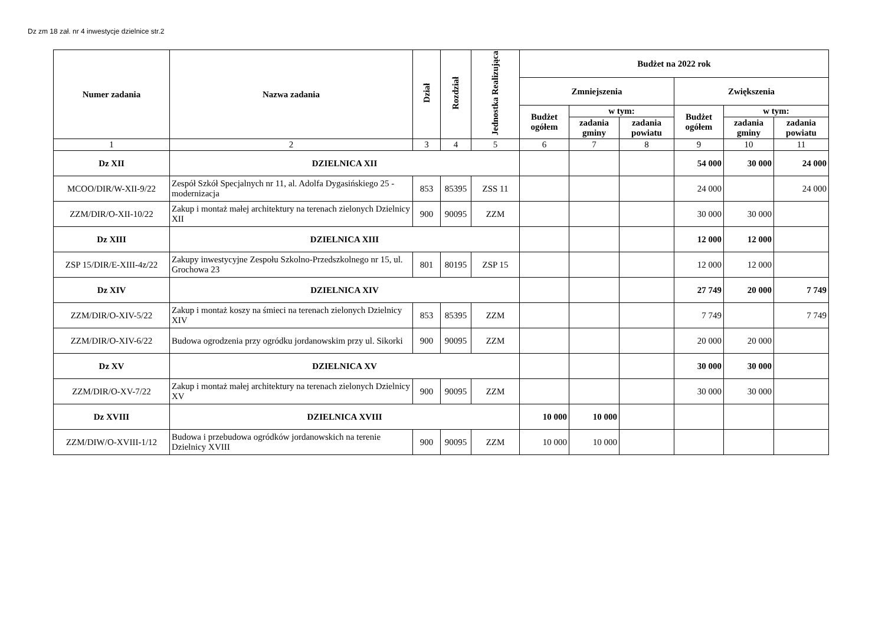Dz zm 18 zał. nr 4 inwestycje dzielnice str.2
| Numer zadania | Nazwa zadania | Dział | Rozdział | Jednostka Realizująca | Budżet na 2022 rok | | | | | |
| --- | --- | --- | --- | --- | --- | --- | --- | --- | --- | --- |
| | | | | | Zmniejszenia | | | Zwiększenia | | |
| | | | | | Budżet ogółem | w tym: | | Budżet ogółem | w tym: | |
| | | | | | | zadania gminy | zadania powiatu | | zadania gminy | zadania powiatu |
| 1 | 2 | 3 | 4 | 5 | 6 | 7 | 8 | 9 | 10 | 11 |
| Dz XII | DZIELNICA XII | | | | | | | 54 000 | 30 000 | 24 000 |
| MCOO/DIR/W-XII-9/22 | Zespół Szkół Specjalnych nr 11, al. Adolfa Dygasińskiego 25 - modernizacja | 853 | 85395 | ZSS 11 | | | | 24 000 | | 24 000 |
| ZZM/DIR/O-XII-10/22 | Zakup i montaż małej architektury na terenach zielonych Dzielnicy XII | 900 | 90095 | ZZM | | | | 30 000 | 30 000 | |
| Dz XIII | DZIELNICA XIII | | | | | | | 12 000 | 12 000 | |
| ZSP 15/DIR/E-XIII-4z/22 | Zakupy inwestycyjne Zespołu Szkolno-Przedszkolnego nr 15, ul. Grochowa 23 | 801 | 80195 | ZSP 15 | | | | 12 000 | 12 000 | |
| Dz XIV | DZIELNICA XIV | | | | | | | 27 749 | 20 000 | 7 749 |
| ZZM/DIR/O-XIV-5/22 | Zakup i montaż koszy na śmieci na terenach zielonych Dzielnicy XIV | 853 | 85395 | ZZM | | | | 7 749 | | 7 749 |
| ZZM/DIR/O-XIV-6/22 | Budowa ogrodzenia przy ogródku jordanowskim przy ul. Sikorki | 900 | 90095 | ZZM | | | | 20 000 | 20 000 | |
| Dz XV | DZIELNICA XV | | | | | | | 30 000 | 30 000 | |
| ZZM/DIR/O-XV-7/22 | Zakup i montaż małej architektury na terenach zielonych Dzielnicy XV | 900 | 90095 | ZZM | | | | 30 000 | 30 000 | |
| Dz XVIII | DZIELNICA XVIII | | | | 10 000 | 10 000 | | | | |
| ZZM/DIW/O-XVIII-1/12 | Budowa i przebudowa ogródków jordanowskich na terenie Dzielnicy XVIII | 900 | 90095 | ZZM | 10 000 | 10 000 | | | | |